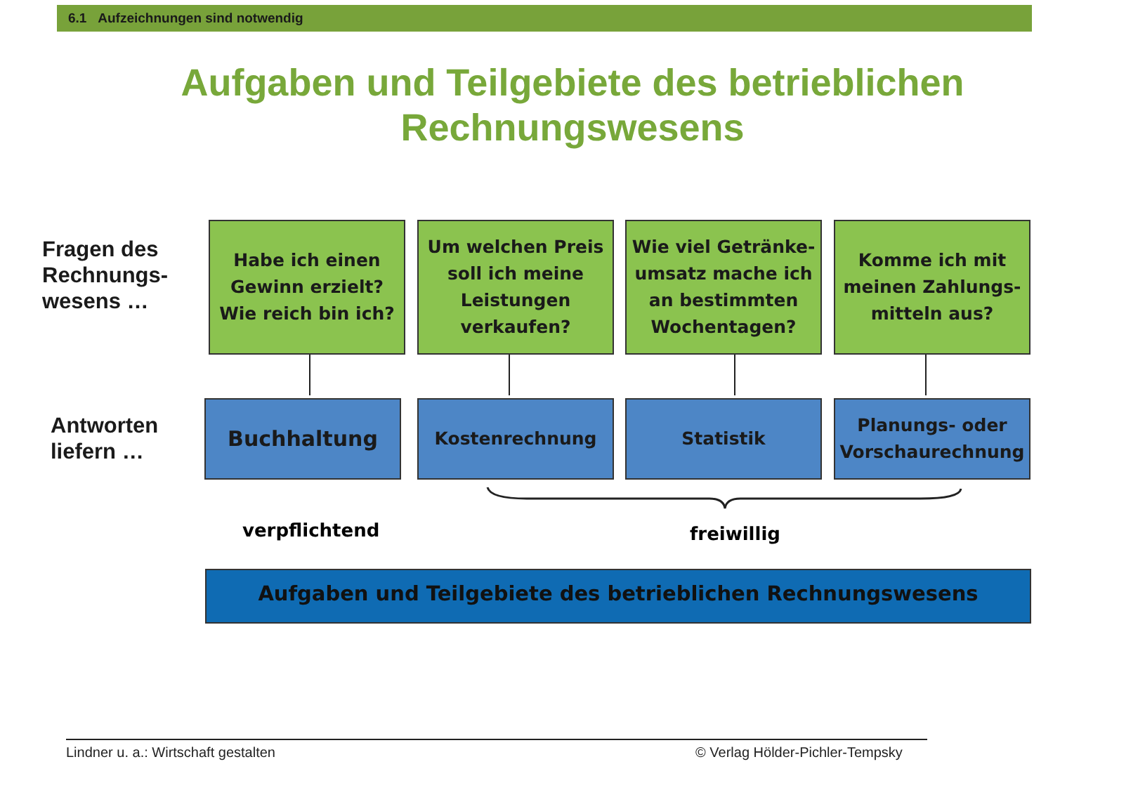6.1 Aufzeichnungen sind notwendig
Aufgaben und Teilgebiete des betrieblichen
Rechnungswesens
Fragen des
Rechnungs-
wesens …
Habe ich einen Gewinn erzielt? Wie reich bin ich?
Um welchen Preis soll ich meine Leistungen verkaufen?
Wie viel Getränke-umsatz mache ich an bestimmten Wochentagen?
Komme ich mit meinen Zahlungs-mitteln aus?
Antworten
liefern …
Buchhaltung Kostenrechnung Statistik
Planungs- oder Vorschaurechnung
verpflichtend freiwillig
Aufgaben und Teilgebiete des betrieblichen Rechnungswesens
Lindner u. a.: Wirtschaft gestalten
© Verlag Hölder-Pichler-Tempsky